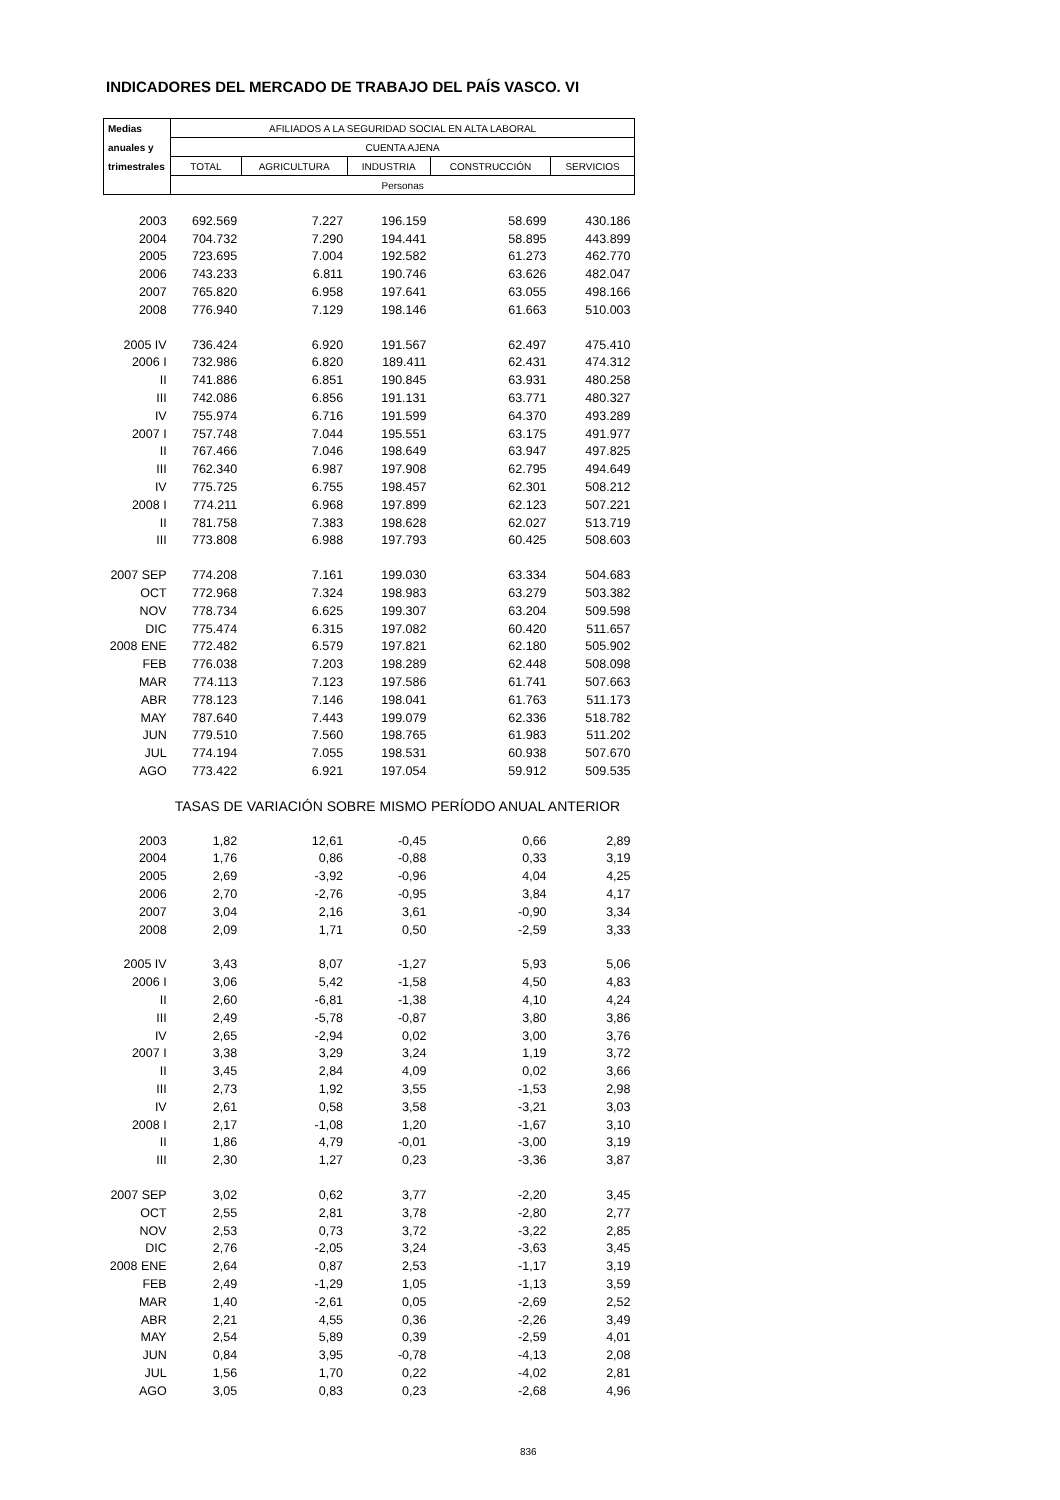INDICADORES DEL MERCADO DE TRABAJO DEL PAÍS VASCO. VI
| Medias | AFILIADOS A LA SEGURIDAD SOCIAL EN ALTA LABORAL | | | | |
| anuales y | CUENTA AJENA | | | | |
| trimestrales | TOTAL | AGRICULTURA | INDUSTRIA | CONSTRUCCIÓN | SERVICIOS |
| | Personas | | | | |
| 2003 | 692.569 | 7.227 | 196.159 | 58.699 | 430.186 |
| 2004 | 704.732 | 7.290 | 194.441 | 58.895 | 443.899 |
| 2005 | 723.695 | 7.004 | 192.582 | 61.273 | 462.770 |
| 2006 | 743.233 | 6.811 | 190.746 | 63.626 | 482.047 |
| 2007 | 765.820 | 6.958 | 197.641 | 63.055 | 498.166 |
| 2008 | 776.940 | 7.129 | 198.146 | 61.663 | 510.003 |
| 2005 IV | 736.424 | 6.920 | 191.567 | 62.497 | 475.410 |
| 2006 I | 732.986 | 6.820 | 189.411 | 62.431 | 474.312 |
| II | 741.886 | 6.851 | 190.845 | 63.931 | 480.258 |
| III | 742.086 | 6.856 | 191.131 | 63.771 | 480.327 |
| IV | 755.974 | 6.716 | 191.599 | 64.370 | 493.289 |
| 2007 I | 757.748 | 7.044 | 195.551 | 63.175 | 491.977 |
| II | 767.466 | 7.046 | 198.649 | 63.947 | 497.825 |
| III | 762.340 | 6.987 | 197.908 | 62.795 | 494.649 |
| IV | 775.725 | 6.755 | 198.457 | 62.301 | 508.212 |
| 2008 I | 774.211 | 6.968 | 197.899 | 62.123 | 507.221 |
| II | 781.758 | 7.383 | 198.628 | 62.027 | 513.719 |
| III | 773.808 | 6.988 | 197.793 | 60.425 | 508.603 |
| 2007 SEP | 774.208 | 7.161 | 199.030 | 63.334 | 504.683 |
| OCT | 772.968 | 7.324 | 198.983 | 63.279 | 503.382 |
| NOV | 778.734 | 6.625 | 199.307 | 63.204 | 509.598 |
| DIC | 775.474 | 6.315 | 197.082 | 60.420 | 511.657 |
| 2008 ENE | 772.482 | 6.579 | 197.821 | 62.180 | 505.902 |
| FEB | 776.038 | 7.203 | 198.289 | 62.448 | 508.098 |
| MAR | 774.113 | 7.123 | 197.586 | 61.741 | 507.663 |
| ABR | 778.123 | 7.146 | 198.041 | 61.763 | 511.173 |
| MAY | 787.640 | 7.443 | 199.079 | 62.336 | 518.782 |
| JUN | 779.510 | 7.560 | 198.765 | 61.983 | 511.202 |
| JUL | 774.194 | 7.055 | 198.531 | 60.938 | 507.670 |
| AGO | 773.422 | 6.921 | 197.054 | 59.912 | 509.535 |
| | TASAS DE VARIACIÓN SOBRE MISMO PERÍODO ANUAL ANTERIOR | | | | |
| 2003 | 1,82 | 12,61 | -0,45 | 0,66 | 2,89 |
| 2004 | 1,76 | 0,86 | -0,88 | 0,33 | 3,19 |
| 2005 | 2,69 | -3,92 | -0,96 | 4,04 | 4,25 |
| 2006 | 2,70 | -2,76 | -0,95 | 3,84 | 4,17 |
| 2007 | 3,04 | 2,16 | 3,61 | -0,90 | 3,34 |
| 2008 | 2,09 | 1,71 | 0,50 | -2,59 | 3,33 |
| 2005 IV | 3,43 | 8,07 | -1,27 | 5,93 | 5,06 |
| 2006 I | 3,06 | 5,42 | -1,58 | 4,50 | 4,83 |
| II | 2,60 | -6,81 | -1,38 | 4,10 | 4,24 |
| III | 2,49 | -5,78 | -0,87 | 3,80 | 3,86 |
| IV | 2,65 | -2,94 | 0,02 | 3,00 | 3,76 |
| 2007 I | 3,38 | 3,29 | 3,24 | 1,19 | 3,72 |
| II | 3,45 | 2,84 | 4,09 | 0,02 | 3,66 |
| III | 2,73 | 1,92 | 3,55 | -1,53 | 2,98 |
| IV | 2,61 | 0,58 | 3,58 | -3,21 | 3,03 |
| 2008 I | 2,17 | -1,08 | 1,20 | -1,67 | 3,10 |
| II | 1,86 | 4,79 | -0,01 | -3,00 | 3,19 |
| III | 2,30 | 1,27 | 0,23 | -3,36 | 3,87 |
| 2007 SEP | 3,02 | 0,62 | 3,77 | -2,20 | 3,45 |
| OCT | 2,55 | 2,81 | 3,78 | -2,80 | 2,77 |
| NOV | 2,53 | 0,73 | 3,72 | -3,22 | 2,85 |
| DIC | 2,76 | -2,05 | 3,24 | -3,63 | 3,45 |
| 2008 ENE | 2,64 | 0,87 | 2,53 | -1,17 | 3,19 |
| FEB | 2,49 | -1,29 | 1,05 | -1,13 | 3,59 |
| MAR | 1,40 | -2,61 | 0,05 | -2,69 | 2,52 |
| ABR | 2,21 | 4,55 | 0,36 | -2,26 | 3,49 |
| MAY | 2,54 | 5,89 | 0,39 | -2,59 | 4,01 |
| JUN | 0,84 | 3,95 | -0,78 | -4,13 | 2,08 |
| JUL | 1,56 | 1,70 | 0,22 | -4,02 | 2,81 |
| AGO | 3,05 | 0,83 | 0,23 | -2,68 | 4,96 |
836